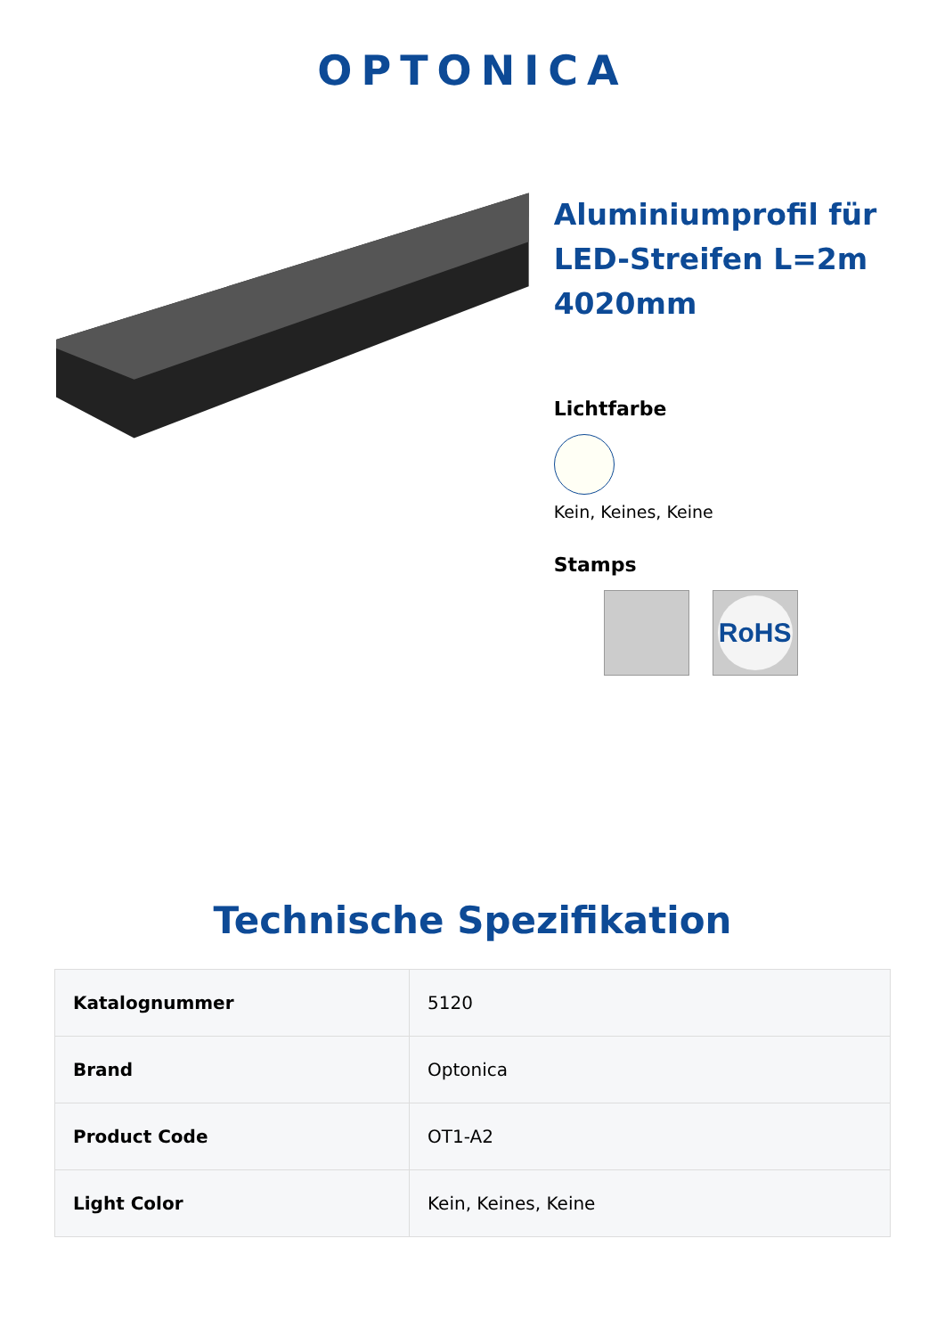OPTONICA
Aluminiumprofil für LED-Streifen L=2m 4020mm
Lichtfarbe
Kein, Keines, Keine
Stamps
RoHS
Technische Spezifikation
| Katalognummer | 5120 |
| Brand | Optonica |
| Product Code | OT1-A2 |
| Light Color | Kein, Keines, Keine |